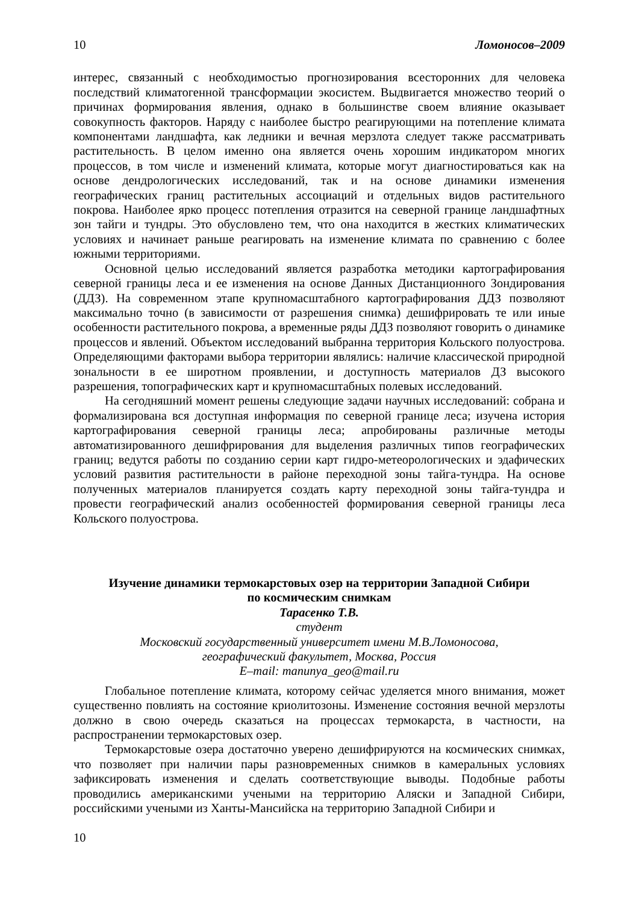10 Ломоносов–2009
интерес, связанный с необходимостью прогнозирования всесторонних для человека последствий климатогенной трансформации экосистем. Выдвигается множество теорий о причинах формирования явления, однако в большинстве своем влияние оказывает совокупность факторов. Наряду с наиболее быстро реагирующими на потепление климата компонентами ландшафта, как ледники и вечная мерзлота следует также рассматривать растительность. В целом именно она является очень хорошим индикатором многих процессов, в том числе и изменений климата, которые могут диагностироваться как на основе дендрологических исследований, так и на основе динамики изменения географических границ растительных ассоциаций и отдельных видов растительного покрова. Наиболее ярко процесс потепления отразится на северной границе ландшафтных зон тайги и тундры. Это обусловлено тем, что она находится в жестких климатических условиях и начинает раньше реагировать на изменение климата по сравнению с более южными территориями.
Основной целью исследований является разработка методики картографирования северной границы леса и ее изменения на основе Данных Дистанционного Зондирования (ДДЗ). На современном этапе крупномасштабного картографирования ДДЗ позволяют максимально точно (в зависимости от разрешения снимка) дешифрировать те или иные особенности растительного покрова, а временные ряды ДДЗ позволяют говорить о динамике процессов и явлений. Объектом исследований выбранна территория Кольского полуострова. Определяющими факторами выбора территории являлись: наличие классической природной зональности в ее широтном проявлении, и доступность материалов ДЗ высокого разрешения, топографических карт и крупномасштабных полевых исследований.
На сегодняшний момент решены следующие задачи научных исследований: собрана и формализирована вся доступная информация по северной границе леса; изучена история картографирования северной границы леса; апробированы различные методы автоматизированного дешифрирования для выделения различных типов географических границ; ведутся работы по созданию серии карт гидро-метеорологических и эдафических условий развития растительности в районе переходной зоны тайга-тундра. На основе полученных материалов планируется создать карту переходной зоны тайга-тундра и провести географический анализ особенностей формирования северной границы леса Кольского полуострова.
Изучение динамики термокарстовых озер на территории Западной Сибири
по космическим снимкам
Тарасенко Т.В.
студент
Московский государственный университет имени М.В.Ломоносова,
географический факультет, Москва, Россия
E–mail: manunya_geo@mail.ru
Глобальное потепление климата, которому сейчас уделяется много внимания, может существенно повлиять на состояние криолитозоны. Изменение состояния вечной мерзлоты должно в свою очередь сказаться на процессах термокарста, в частности, на распространении термокарстовых озер.
Термокарстовые озера достаточно уверено дешифрируются на космических снимках, что позволяет при наличии пары разновременных снимков в камеральных условиях зафиксировать изменения и сделать соответствующие выводы. Подобные работы проводились американскими учеными на территорию Аляски и Западной Сибири, российскими учеными из Ханты-Мансийска на территорию Западной Сибири и
10